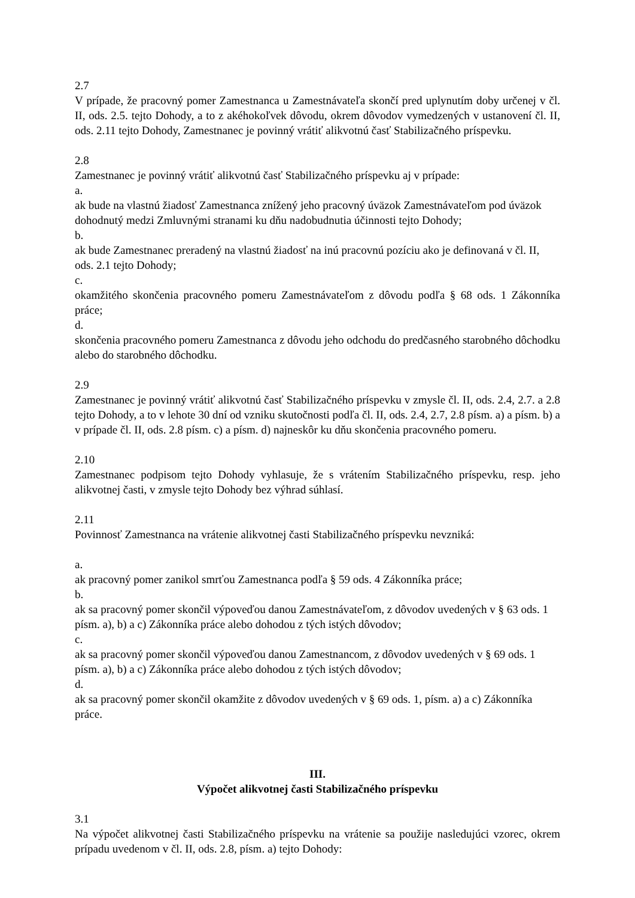2.7
V prípade, že pracovný pomer Zamestnanca u Zamestnávateľa skončí pred uplynutím doby určenej v čl. II, ods. 2.5. tejto Dohody, a to z akéhokoľvek dôvodu, okrem dôvodov vymedzených v ustanovení čl. II, ods. 2.11 tejto Dohody, Zamestnanec je povinný vrátiť alikvotnú časť Stabilizačného príspevku.
2.8
Zamestnanec je povinný vrátiť alikvotnú časť Stabilizačného príspevku aj v prípade:
a.
ak bude na vlastnú žiadosť Zamestnanca znížený jeho pracovný úväzok Zamestnávateľom pod úväzok dohodnutý medzi Zmluvnými stranami ku dňu nadobudnutia účinnosti tejto Dohody;
b.
ak bude Zamestnanec preradený na vlastnú žiadosť na inú pracovnú pozíciu ako je definovaná v čl. II, ods. 2.1 tejto Dohody;
c.
okamžitého skončenia pracovného pomeru Zamestnávateľom z dôvodu podľa § 68 ods. 1 Zákonníka práce;
d.
skončenia pracovného pomeru Zamestnanca z dôvodu jeho odchodu do predčasného starobného dôchodku alebo do starobného dôchodku.
2.9
Zamestnanec je povinný vrátiť alikvotnú časť Stabilizačného príspevku v zmysle čl. II, ods. 2.4, 2.7. a 2.8 tejto Dohody, a to v lehote 30 dní od vzniku skutočnosti podľa čl. II, ods. 2.4, 2.7, 2.8 písm. a) a písm. b) a v prípade čl. II, ods. 2.8 písm. c) a písm. d) najneskôr ku dňu skončenia pracovného pomeru.
2.10
Zamestnanec podpisom tejto Dohody vyhlasuje, že s vrátením Stabilizačného príspevku, resp. jeho alikvotnej časti, v zmysle tejto Dohody bez výhrad súhlasí.
2.11
Povinnosť Zamestnanca na vrátenie alikvotnej časti Stabilizačného príspevku nevzniká:
a.
ak pracovný pomer zanikol smrťou Zamestnanca podľa § 59 ods. 4 Zákonníka práce;
b.
ak sa pracovný pomer skončil výpoveďou danou Zamestnávateľom, z dôvodov uvedených v § 63 ods. 1 písm. a), b) a c) Zákonníka práce alebo dohodou z tých istých dôvodov;
c.
ak sa pracovný pomer skončil výpoveďou danou Zamestnancom, z dôvodov uvedených v § 69 ods. 1 písm. a), b) a c) Zákonníka práce alebo dohodou z tých istých dôvodov;
d.
ak sa pracovný pomer skončil okamžite z dôvodov uvedených v § 69 ods. 1, písm. a) a c) Zákonníka práce.
III.
Výpočet alikvotnej časti Stabilizačného príspevku
3.1
Na výpočet alikvotnej časti Stabilizačného príspevku na vrátenie sa použije nasledujúci vzorec, okrem prípadu uvedenom v čl. II, ods. 2.8, písm. a) tejto Dohody: